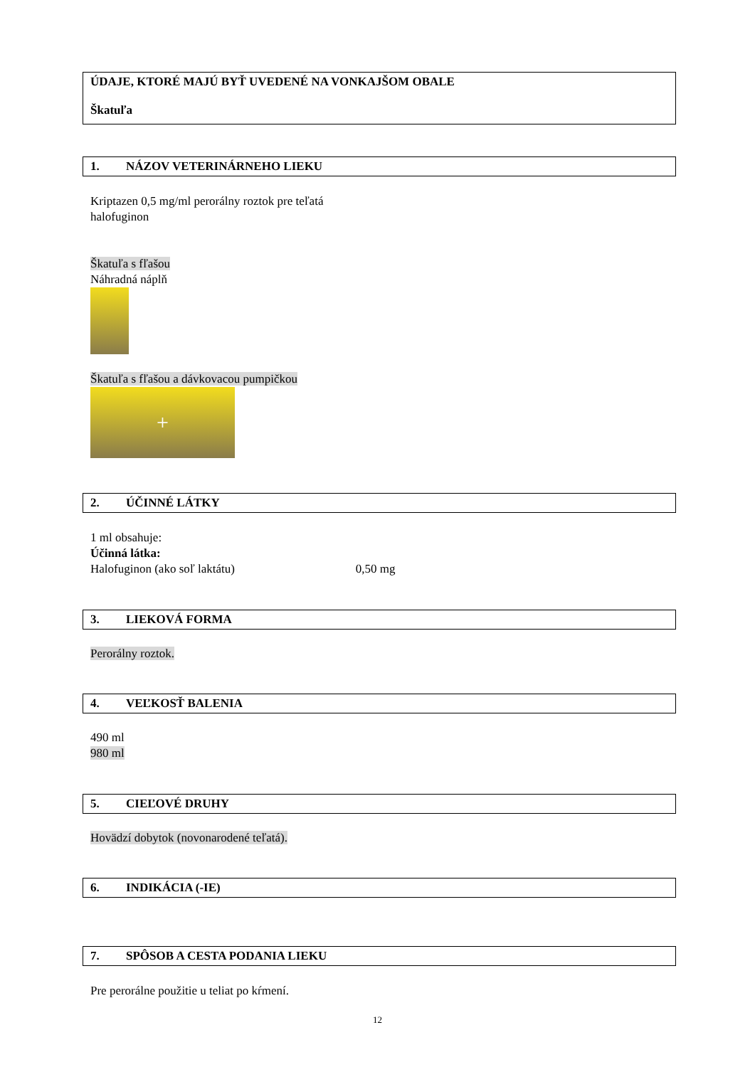ÚDAJE, KTORÉ MAJÚ BYŤ UVEDENÉ NA VONKAJŠOM OBALE
Škatuľa
1. NÁZOV VETERINÁRNEHO LIEKU
Kriptazen 0,5 mg/ml perorálny roztok pre teľatá
halofuginon
Škatuľa s fľašou
Náhradná náplň
Škatuľa s fľašou a dávkovacou pumpičkou
+
2. ÚČINNÉ LÁTKY
1 ml obsahuje:
Účinná látka:
Halofuginon (ako soľ laktátu) 0,50 mg
3. LIEKOVÁ FORMA
Perorálny roztok.
4. VEĽKOSŤ BALENIA
490 ml
980 ml
5. CIEĽOVÉ DRUHY
Hovädzí dobytok (novonarodené teľatá).
6. INDIKÁCIA (-IE)
7. SPÔSOB A CESTA PODANIA LIEKU
Pre perorálne použitie u teliat po kŕmení.
12